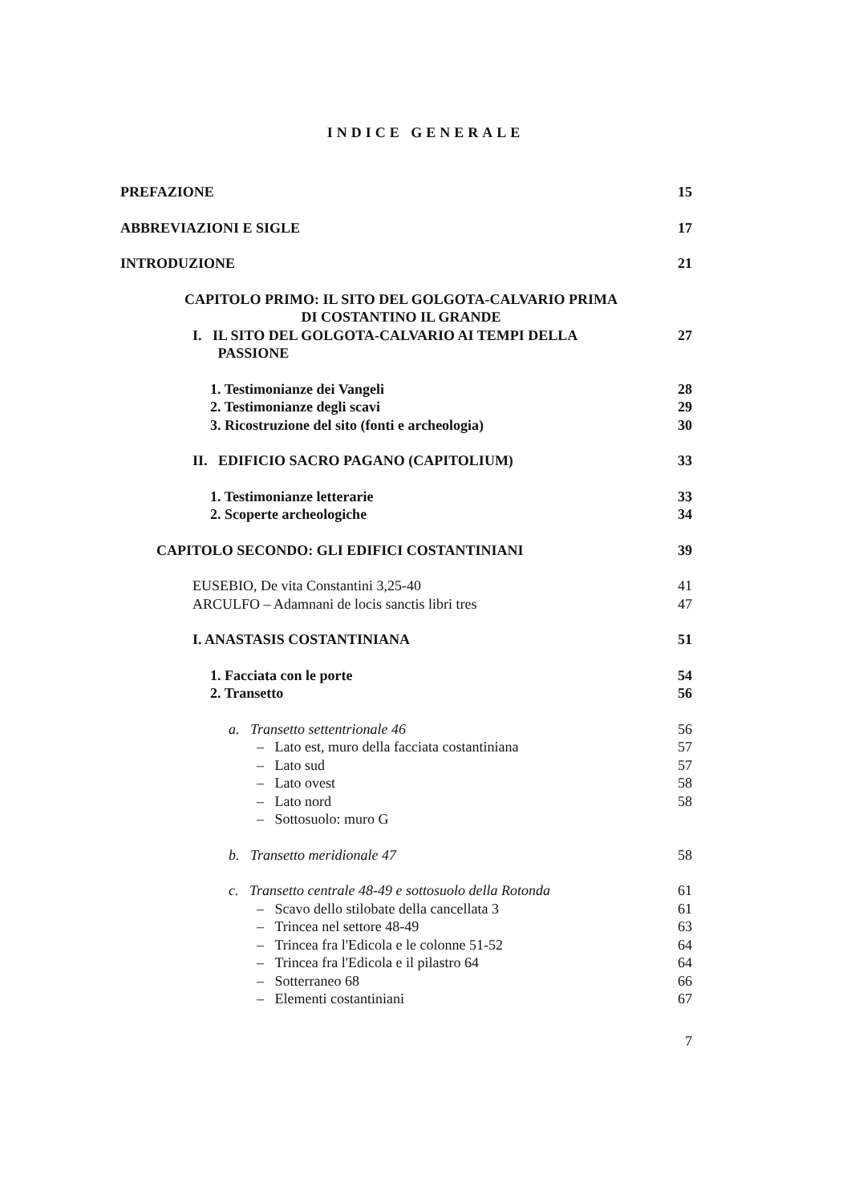INDICE GENERALE
PREFAZIONE 15
ABBREVIAZIONI E SIGLE 17
INTRODUZIONE 21
CAPITOLO PRIMO: IL SITO DEL GOLGOTA-CALVARIO PRIMA
DI COSTANTINO IL GRANDE
I. IL SITO DEL GOLGOTA-CALVARIO AI TEMPI DELLA
PASSIONE 27
1. Testimonianze dei Vangeli 28
2. Testimonianze degli scavi 29
3. Ricostruzione del sito (fonti e archeologia) 30
II. EDIFICIO SACRO PAGANO (CAPITOLIUM) 33
1. Testimonianze letterarie 33
2. Scoperte archeologiche 34
CAPITOLO SECONDO: GLI EDIFICI COSTANTINIANI 39
EUSEBIO, De vita Constantini 3,25-40 41
ARCULFO – Adamnani de locis sanctis libri tres 47
I. ANASTASIS COSTANTINIANA 51
1. Facciata con le porte 54
2. Transetto 56
a. Transetto settentrionale 46 56
– Lato est, muro della facciata costantiniana 57
– Lato sud 57
– Lato ovest 58
– Lato nord 58
– Sottosuolo: muro G
b. Transetto meridionale 47 58
c. Transetto centrale 48-49 e sottosuolo della Rotonda 61
– Scavo dello stilobate della cancellata 3 61
– Trincea nel settore 48-49 63
– Trincea fra l'Edicola e le colonne 51-52 64
– Trincea fra l'Edicola e il pilastro 64 64
– Sotterraneo 68 66
– Elementi costantiniani 67
7